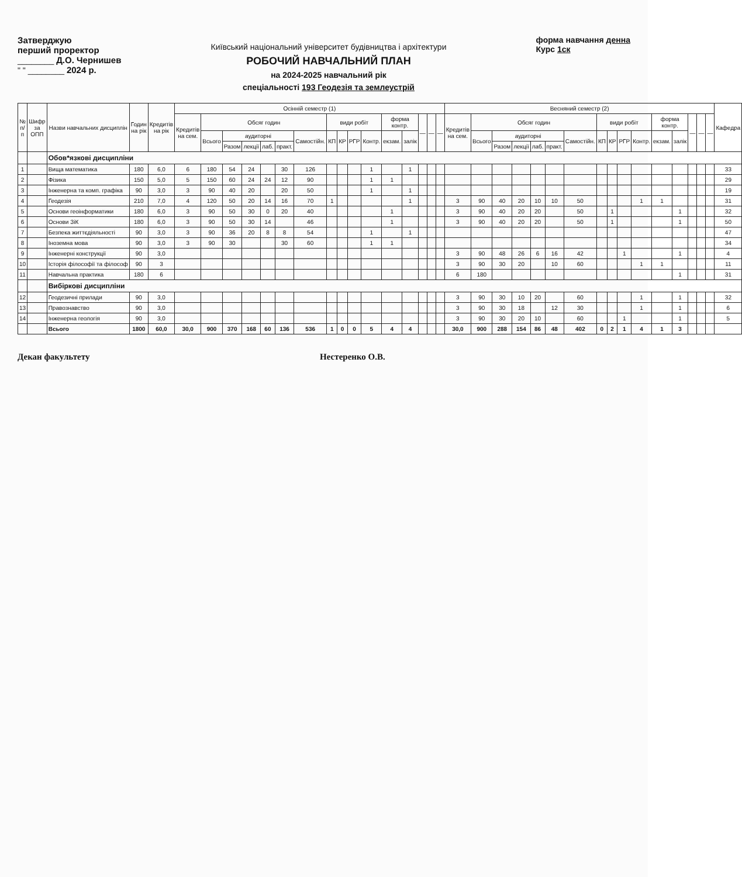Затверджую
перший проректор
________ Д.О. Чернишев
" " ________ 2024 р.
Київський національний університет будівництва і архітектури
РОБОЧИЙ НАВЧАЛЬНИЙ ПЛАН
на 2024-2025 навчальний рік
спеціальності 193 Геодезія та землеустрій
форма навчання денна
Курс 1ск
| № п/п | Шифр за ОПП | Назви навчальних дисциплін | Годин на рік | Кредитів на рік | Осінній семестр (1) | | | | | | | | | | | | | | | | Весняний семестр (2) | | | | | | | | | | | | | | | | Кафедра |
| --- | --- | --- | --- | --- | --- | --- | --- | --- | --- | --- | --- | --- | --- | --- | --- | --- | --- | --- | --- | --- | --- | --- | --- | --- | --- | --- | --- | --- | --- | --- | --- | --- | --- | --- | --- | --- | --- |
| | | | | | Кредитів на сем. | Обсяг годин | | | | | | види робіт | | | | форма контр. | | — | — | — | Кредитів на сем. | Обсяг годин | | | | | | види робіт | | | | форма контр. | | — | — | — | |
| | | | | | | Всього | аудиторні | | | | Самостійн. | КП | КР | РГР | Контр. | екзам. | залік | | | | | Всього | аудиторні | | | | Самостійн. | КП | КР | РГР | Контр. | екзам. | залік | | | | |
| | | | | | | | Разом | лекції | лаб. | практ. | | | | | | | | | | | | | Разом | лекції | лаб. | практ. | | | | | | | | | | | |
| | | Обов*язкові дисципліни | | | | | | | | | | | | | | | | | | | | | | | | | | | | | | | | | | | |
| 1 | | Вища математика | 180 | 6,0 | 6 | 180 | 54 | 24 | | 30 | 126 | | | | 1 | | 1 | | | | | | | | | | | | | | | | | | | | 33 |
| 2 | | Фізика | 150 | 5,0 | 5 | 150 | 60 | 24 | 24 | 12 | 90 | | | | 1 | 1 | | | | | | | | | | | | | | | | | | | | | 29 |
| 3 | | Інженерна та комп. графіка | 90 | 3,0 | 3 | 90 | 40 | 20 | | 20 | 50 | | | | 1 | | 1 | | | | | | | | | | | | | | | | | | | | 19 |
| 4 | | Геодезія | 210 | 7,0 | 4 | 120 | 50 | 20 | 14 | 16 | 70 | 1 | | | | | 1 | | | | 3 | 90 | 40 | 20 | 10 | 10 | 50 | | | | 1 | 1 | | | | | 31 |
| 5 | | Основи геоінформатики | 180 | 6,0 | 3 | 90 | 50 | 30 | 0 | 20 | 40 | | | | | 1 | | | | | 3 | 90 | 40 | 20 | 20 | | 50 | | 1 | | | | 1 | | | | 32 |
| 6 | | Основи ЗіК | 180 | 6,0 | 3 | 90 | 50 | 30 | 14 | | 46 | | | | | 1 | | | | | 3 | 90 | 40 | 20 | 20 | | 50 | | 1 | | | | 1 | | | | 50 |
| 7 | | Безпека життєдіяльності | 90 | 3,0 | 3 | 90 | 36 | 20 | 8 | 8 | 54 | | | | 1 | | 1 | | | | | | | | | | | | | | | | | | | | 47 |
| 8 | | Іноземна мова | 90 | 3,0 | 3 | 90 | 30 | | | 30 | 60 | | | | 1 | 1 | | | | | | | | | | | | | | | | | | | | | 34 |
| 9 | | Інженерні конструкції | 90 | 3,0 | | | | | | | | | | | | | | | | | 3 | 90 | 48 | 26 | 6 | 16 | 42 | | | 1 | | | 1 | | | | 4 |
| 10 | | Історія філософії та філософ | 90 | 3 | | | | | | | | | | | | | | | | | 3 | 90 | 30 | 20 | | 10 | 60 | | | | 1 | 1 | | | | | 11 |
| 11 | | Навчальна практика | 180 | 6 | | | | | | | | | | | | | | | | | 6 | 180 | | | | | | | | | | | 1 | | | | 31 |
| | | Вибіркові дисципліни | | | | | | | | | | | | | | | | | | | | | | | | | | | | | | | | | | | |
| 12 | | Геодезичні прилади | 90 | 3,0 | | | | | | | | | | | | | | | | | 3 | 90 | 30 | 10 | 20 | | 60 | | | | 1 | | 1 | | | | 32 |
| 13 | | Правознавство | 90 | 3,0 | | | | | | | | | | | | | | | | | 3 | 90 | 30 | 18 | | 12 | 30 | | | | 1 | | 1 | | | | 6 |
| 14 | | Інженерна геологія | 90 | 3,0 | | | | | | | | | | | | | | | | | 3 | 90 | 30 | 20 | 10 | | 60 | | | 1 | | | 1 | | | | 5 |
| | | Всього | 1800 | 60,0 | 30,0 | 900 | 370 | 168 | 60 | 136 | 536 | 1 | 0 | 0 | 5 | 4 | 4 | | | | 30,0 | 900 | 288 | 154 | 86 | 48 | 402 | 0 | 2 | 1 | 4 | 1 | 3 | | | | |
Декан факультету Нестеренко О.В.